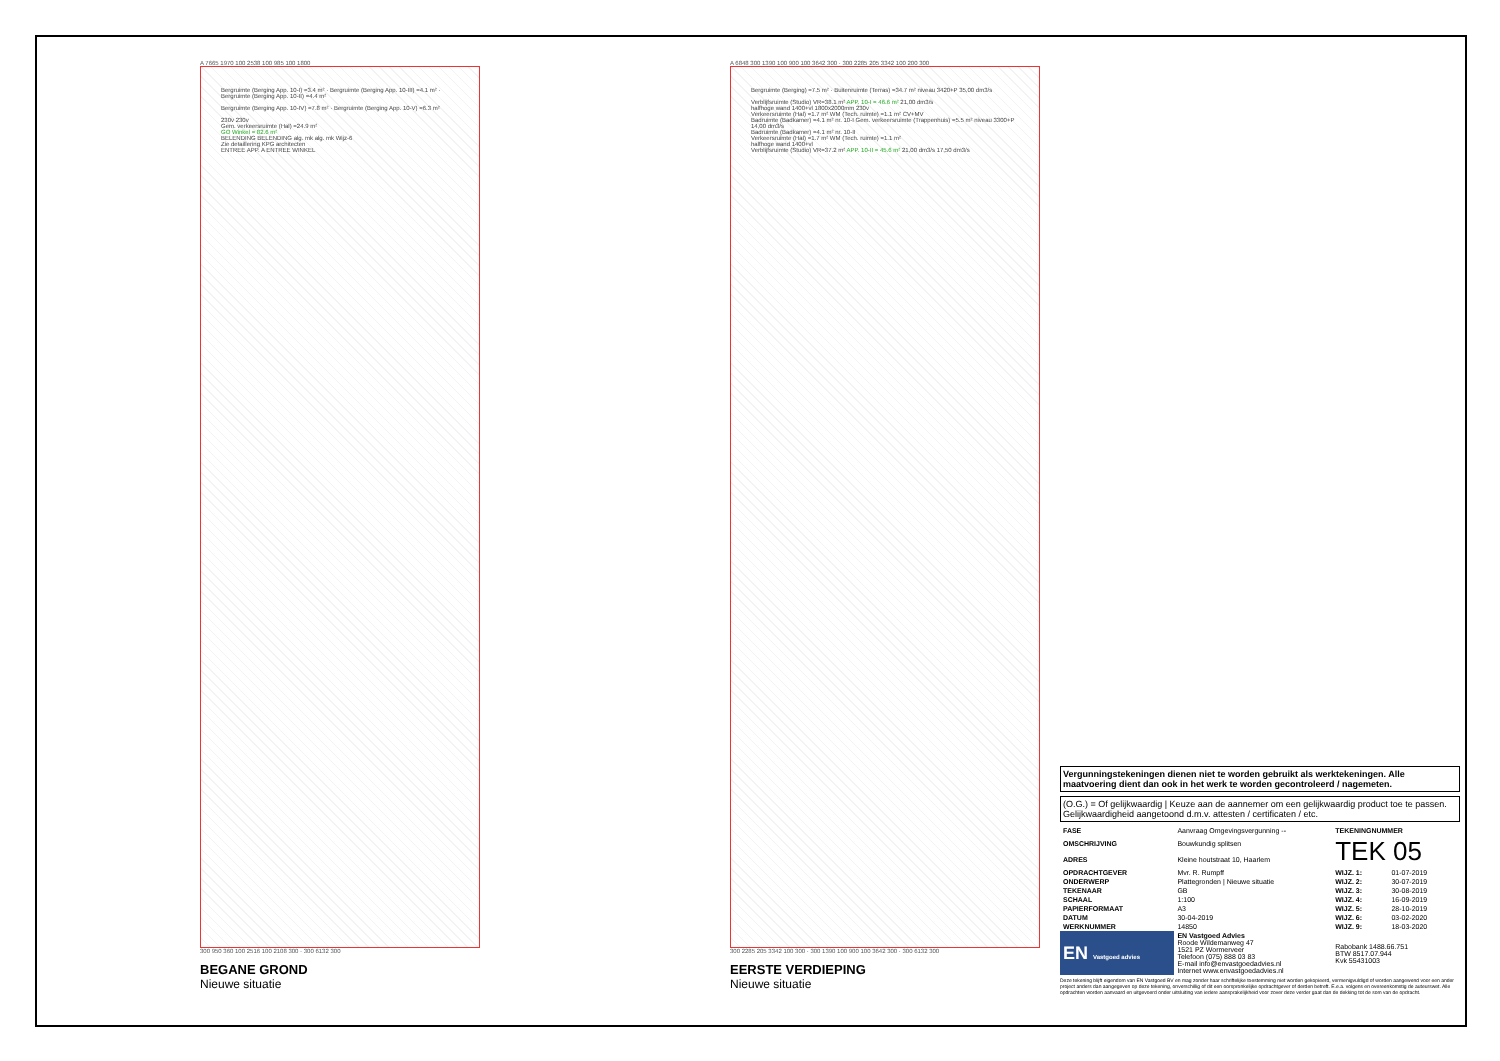A 7665 1970 100 2538 100 985 100 1800
Bergruimte (Berging App. 10-I) =3.4 m² · Bergruimte (Berging App. 10-III) =4.1 m² · Bergruimte (Berging App. 10-II) =4.4 m²
Bergruimte (Berging App. 10-IV) =7.8 m² · Bergruimte (Berging App. 10-V) =6.3 m²
230v 230v
Gem. verkeersruimte (Hal) =24.9 m²
GO Winkel = 82.6 m²
BELENDING BELENDING alg. mk alg. mk Wijz-6
Zie detaillering KPG architecten
ENTREE APP. A ENTREE WINKEL
300 950 360 100 2516 100 2108 300 · 300 6132 300
BEGANE GROND
Nieuwe situatie
A 6848 300 1390 100 900 100 3642 300 · 300 2285 205 3342 100 200 300
Bergruimte (Berging) =7.5 m² · Buitenruimte (Terras) =34.7 m² niveau 3420+P 35,00 dm3/s
Verblijfsruimte (Studio) VR=38.1 m² APP. 10-I = 46.6 m² 21,00 dm3/s
halfhoge wand 1400+vl 1800x2000mm 230v
Verkeersruimte (Hal) =1.7 m² WM (Tech. ruimte) =1.1 m² CV+MV
Badruimte (Badkamer) =4.1 m² nr. 10-I Gem. verkeersruimte (Trappenhuis) =5.5 m² niveau 3300+P 14,00 dm3/s
Badruimte (Badkamer) =4.1 m² nr. 10-II
Verkeersruimte (Hal) =1.7 m² WM (Tech. ruimte) =1.1 m²
halfhoge wand 1400+vl
Verblijfsruimte (Studio) VR=37.2 m² APP. 10-II = 45.6 m² 21,00 dm3/s 17,50 dm3/s
300 2285 205 3342 100 300 · 300 1390 100 900 100 3642 300 · 300 6132 300
EERSTE VERDIEPING
Nieuwe situatie
Vergunningstekeningen dienen niet te worden gebruikt als werktekeningen. Alle maatvoering dient dan ook in het werk te worden gecontroleerd / nagemeten.
(O.G.) = Of gelijkwaardig | Keuze aan de aannemer om een gelijkwaardig product toe te passen. Gelijkwaardigheid aangetoond d.m.v. attesten / certificaten / etc.
| FASE | Aanvraag Omgevingsvergunning -- | TEKENINGNUMMER | |
| OMSCHRIJVING | Bouwkundig splitsen | TEK 05 | |
| ADRES | Kleine houtstraat 10, Haarlem | | |
| OPDRACHTGEVER | Mvr. R. Rumpff | WIJZ. 1: | 01-07-2019 |
| ONDERWERP | Plattegronden / Nieuwe situatie | WIJZ. 2: | 30-07-2019 |
| TEKENAAR | GB | WIJZ. 3: | 30-08-2019 |
| SCHAAL | 1:100 | WIJZ. 4: | 16-09-2019 |
| PAPIERFORMAAT | A3 | WIJZ. 5: | 28-10-2019 |
| DATUM | 30-04-2019 | WIJZ. 6: | 03-02-2020 |
| WERKNUMMER | 14850 | WIJZ. 9: | 18-03-2020 |
| EN Vastgoed advies | EN Vastgoed Advies Roode Wildemanweg 47 1521 PZ Wormerveer Telefoon (075) 888 03 83 E-mail info@envastgoedadvies.nl Internet www.envastgoedadvies.nl | Rabobank 1488.66.751 BTW 8517.07.944 Kvk 55431003 | |
Deze tekening blijft eigendom van EN Vastgoed BV en mag zonder haar schriftelijke toestemming niet worden gekopieerd, vermenigvuldigd of worden aangewend voor een ander project anders dan aangegeven op deze tekening, onverschillig of dit een oorspronkelijke opdrachtgever of derden betreft. E.e.a. volgens en overeenkomstig de auteurswet. Alle opdrachten worden aanvaard en uitgevoerd onder uitsluiting van iedere aansprakelijkheid voor zover deze verder gaat dan de dekking tot de som van de opdracht.